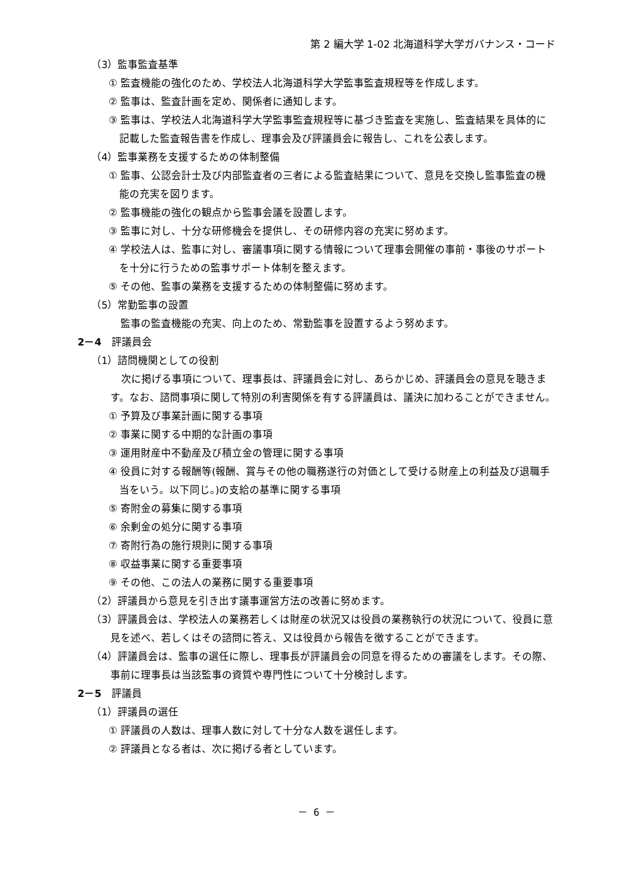第 2 編大学 1-02 北海道科学大学ガバナンス・コード
（3）監事監査基準
① 監査機能の強化のため、学校法人北海道科学大学監事監査規程等を作成します。
② 監事は、監査計画を定め、関係者に通知します。
③ 監事は、学校法人北海道科学大学監事監査規程等に基づき監査を実施し、監査結果を具体的に記載した監査報告書を作成し、理事会及び評議員会に報告し、これを公表します。
（4）監事業務を支援するための体制整備
① 監事、公認会計士及び内部監査者の三者による監査結果について、意見を交換し監事監査の機能の充実を図ります。
② 監事機能の強化の観点から監事会議を設置します。
③ 監事に対し、十分な研修機会を提供し、その研修内容の充実に努めます。
④ 学校法人は、監事に対し、審議事項に関する情報について理事会開催の事前・事後のサポートを十分に行うための監事サポート体制を整えます。
⑤ その他、監事の業務を支援するための体制整備に努めます。
（5）常勤監事の設置
監事の監査機能の充実、向上のため、常勤監事を設置するよう努めます。
2－4　評議員会
（1）諮問機関としての役割
次に掲げる事項について、理事長は、評議員会に対し、あらかじめ、評議員会の意見を聴きます。なお、諮問事項に関して特別の利害関係を有する評議員は、議決に加わることができません。
① 予算及び事業計画に関する事項
② 事業に関する中期的な計画の事項
③ 運用財産中不動産及び積立金の管理に関する事項
④ 役員に対する報酬等(報酬、賞与その他の職務遂行の対価として受ける財産上の利益及び退職手当をいう。以下同じ。)の支給の基準に関する事項
⑤ 寄附金の募集に関する事項
⑥ 余剰金の処分に関する事項
⑦ 寄附行為の施行規則に関する事項
⑧ 収益事業に関する重要事項
⑨ その他、この法人の業務に関する重要事項
（2）評議員から意見を引き出す議事運営方法の改善に努めます。
（3）評議員会は、学校法人の業務若しくは財産の状況又は役員の業務執行の状況について、役員に意見を述べ、若しくはその諮問に答え、又は役員から報告を徴することができます。
（4）評議員会は、監事の選任に際し、理事長が評議員会の同意を得るための審議をします。その際、事前に理事長は当該監事の資質や専門性について十分検討します。
2－5　評議員
（1）評議員の選任
① 評議員の人数は、理事人数に対して十分な人数を選任します。
② 評議員となる者は、次に掲げる者としています。
－ 6 －